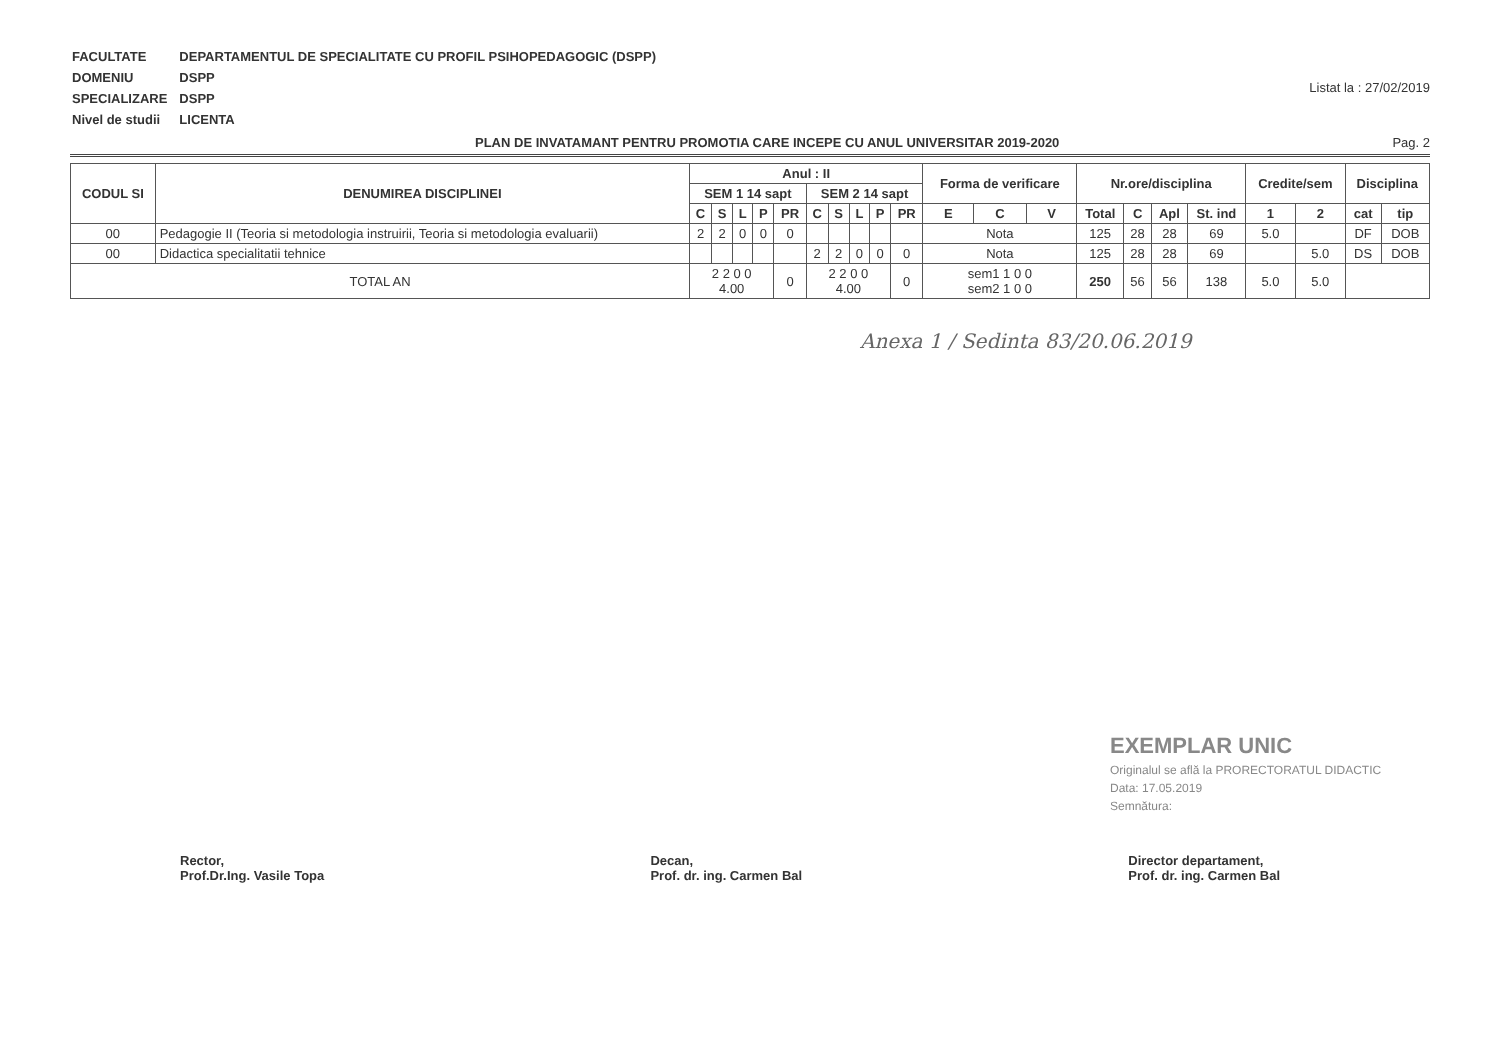| FACULTATE | DEPARTAMENTUL DE SPECIALITATE CU PROFIL PSIHOPEDAGOGIC (DSPP) |
| DOMENIU | DSPP |
| SPECIALIZARE | DSPP |
| Nivel de studii | LICENTA |
Listat la : 27/02/2019
PLAN DE INVATAMANT PENTRU PROMOTIA CARE INCEPE CU ANUL UNIVERSITAR 2019-2020 Pag. 2
| CODUL SI | DENUMIREA DISCIPLINEI | Anul : II | | | | | | | | | | Forma de verificare | | | Nr.ore/disciplina | | | | Credite/sem | | Disciplina | |
| --- | --- | --- | --- | --- | --- | --- | --- | --- | --- | --- | --- | --- | --- | --- | --- | --- | --- | --- | --- | --- | --- | --- |
| | | SEM 1 14 sapt | | | | | SEM 2 14 sapt | | | | | | | | | | | | | | | |
| | | C | S | L | P | PR | C | S | L | P | PR | E | C | V | Total | C | Apl | St. ind | 1 | 2 | cat | tip |
| 00 | Pedagogie II (Teoria si metodologia instruirii, Teoria si metodologia evaluarii) | 2 | 2 | 0 | 0 | 0 | | | | | | Nota | | | 125 | 28 | 28 | 69 | 5.0 | | DF | DOB |
| 00 | Didactica specialitatii tehnice | | | | | | 2 | 2 | 0 | 0 | 0 | Nota | | | 125 | 28 | 28 | 69 | | 5.0 | DS | DOB |
| TOTAL AN | | 2 2 0 0 4.00 | | | | 0 | 2 2 0 0 4.00 | | | | 0 | sem1 1 0 0 sem2 1 0 0 | | | 250 | 56 | 56 | 138 | 5.0 | 5.0 | | |
Anexa 1 / Sedinta 83/20.06.2019
EXEMPLAR UNIC
Originalul se află la PRORECTORATUL DIDACTIC
Data: 17.05.2019
Semnătura:
Rector,
Prof.Dr.Ing. Vasile Topa
Decan,
Prof. dr. ing. Carmen Bal
Director departament,
Prof. dr. ing. Carmen Bal